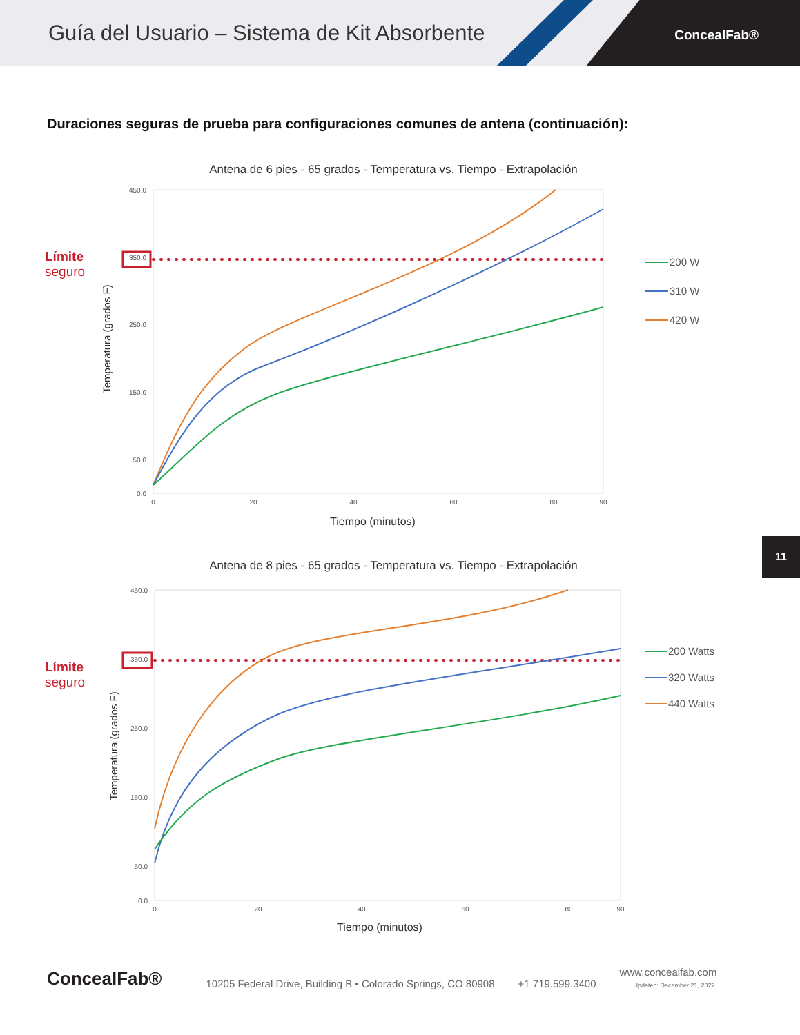Guía del Usuario – Sistema de Kit Absorbente
ConcealFab®
Duraciones seguras de prueba para configuraciones comunes de antena (continuación):
Límite
seguro
Antena de 6 pies - 65 grados - Temperatura vs. Tiempo - Extrapolación
450.0
350.0
250.0
150.0
50.0
0.0
0
20
40
60
80
90
Tiempo (minutos)
Temperatura (grados F)
200 W
310 W
420 W
Límite
seguro
Antena de 8 pies - 65 grados - Temperatura vs. Tiempo - Extrapolación
450.0
350.0
250.0
150.0
50.0
0.0
0
20
40
60
80
90
Tiempo (minutos)
Temperatura (grados F)
200 Watts
320 Watts
440 Watts
11
ConcealFab® 10205 Federal Drive, Building B • Colorado Springs, CO 80908 +1 719.599.3400 www.concealfab.com
Updated: December 21, 2022